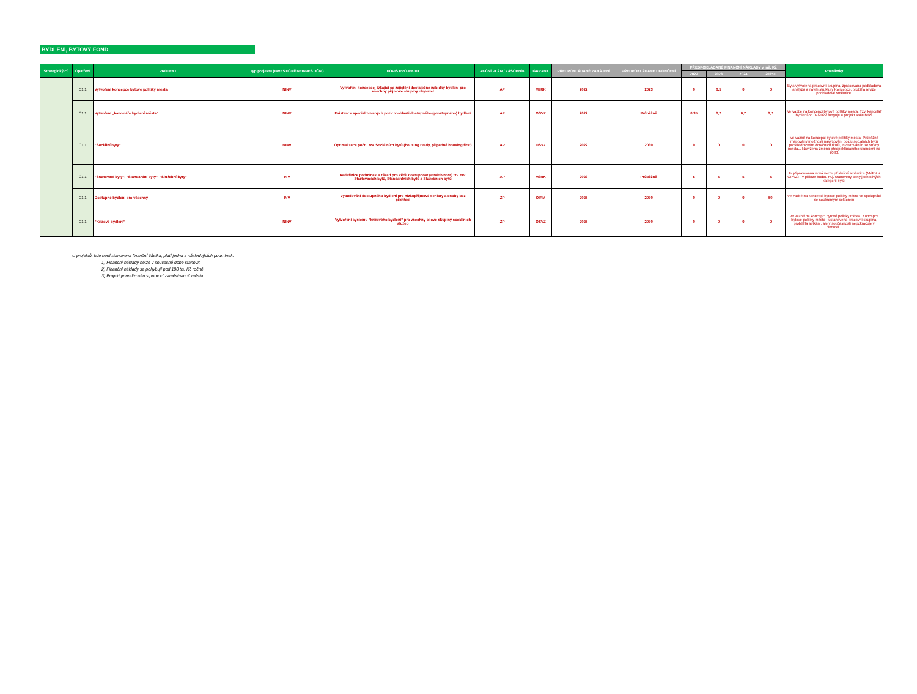BYDLENÍ, BYTOVÝ FOND
| Strategický cíl | Opatření | PROJEKT | Typ projektu (INVESTIČNÍ/ NEINVESTIČNÍ) | POPIS PROJEKTU | AKČNÍ PLÁN / ZÁSOBNÍK | GARANT | PŘEDPOKLÁDANÉ ZAHÁJENÍ | PŘEDPOKLÁDANÉ UKONČENÍ | PŘEDPOKLÁDANÉ FINANČNÍ NÁKLADY v mil. Kč | | | | Poznámky |
| --- | --- | --- | --- | --- | --- | --- | --- | --- | --- | --- | --- | --- | --- |
| | | | | | | | | | 2022 | 2023 | 2024 | 2025+ | |
| | C1.1 | Vytvoření koncepce bytové politiky města | NINV | Vytvoření koncepce, týkající se zajištění dostatečné nabídky bydlení pro všechny příjmové skupiny obyvatel | AP | MěRK | 2022 | 2023 | 0 | 0,5 | 0 | 0 | Byla vytvořena pracovní skupina, zpracována podkladová analýza a návrh struktury Koncepce, probíhá revize podkladové směrnice. |
| | C1.1 | Vytvoření „kanceláře bydlení města" | NINV | Existence specializovaných pozic v oblasti dostupného (prostupného) bydlení | AP | OSVZ | 2022 | Průběžně | 0,35 | 0,7 | 0,7 | 0,7 | Ve vazbě na koncepci bytové politiky města. Tzv. kancelář bydlení od 07/2022 funguje a projekt stále běží. |
| | C1.1 | "Sociální byty" | NINV | Optimalizace počtu tzv. Sociálních bytů (housing ready, případně housing first) | AP | OSVZ | 2022 | 2030 | 0 | 0 | 0 | 0 | Ve vazbě na koncepci bytové politiky města. Průběžně mapovány možnosti navyšování počtu sociálních bytů prostřednictvím dotačních titulů, investováním ze strany města... Navržena změna předpokládaného ukončení na 2030. |
| | C1.1 | "Startovací byty", "Standardní byty", "Služební byty" | INV | Redefinice podmínek a zásad pro větší dostupnost (atraktivnost) tzv. tzv. Startovacích bytů, Standardních bytů a Služebních bytů | AP | MěRK | 2023 | Průběžně | 5 | 5 | 5 | 5 | Je připravována nová verze příslušné směrnice (MěRK + OPVZ) - v příloze budou m.j. stanoveny ceny jednotlivých kategorií bytů. |
| | C1.1 | Dostupné bydlení pro všechny | INV | Vybudování dostupného bydlení pro nízkopříjmové seniory a osoby bez přístřeší | ZP | OIRM | 2025 | 2030 | 0 | 0 | 0 | 50 | Ve vazbě na koncepci bytové politiky města ve spolupráci se soukromým sektorem |
| | C1.1 | "Krizové bydlení" | NINV | Vytvoření systému "krizového bydlení" pro všechny cílové skupiny sociálních služeb | ZP | OSVZ | 2025 | 2030 | 0 | 0 | 0 | 0 | Ve vazbě na koncepci bytové politiky města. Koncepce bytové politiky města - ustanovena pracovní skupina, proběhla setkání, ale v současnosti nepokračuje v činnosti... |
U projektů, kde není stanovena finanční částka, platí jedna z následujících podmínek:
1) Finanční náklady nelze v současné době stanovit
2) Finanční náklady se pohybují pod 100 tis. Kč ročně
3) Projekt je realizován s pomocí zaměstnanců města